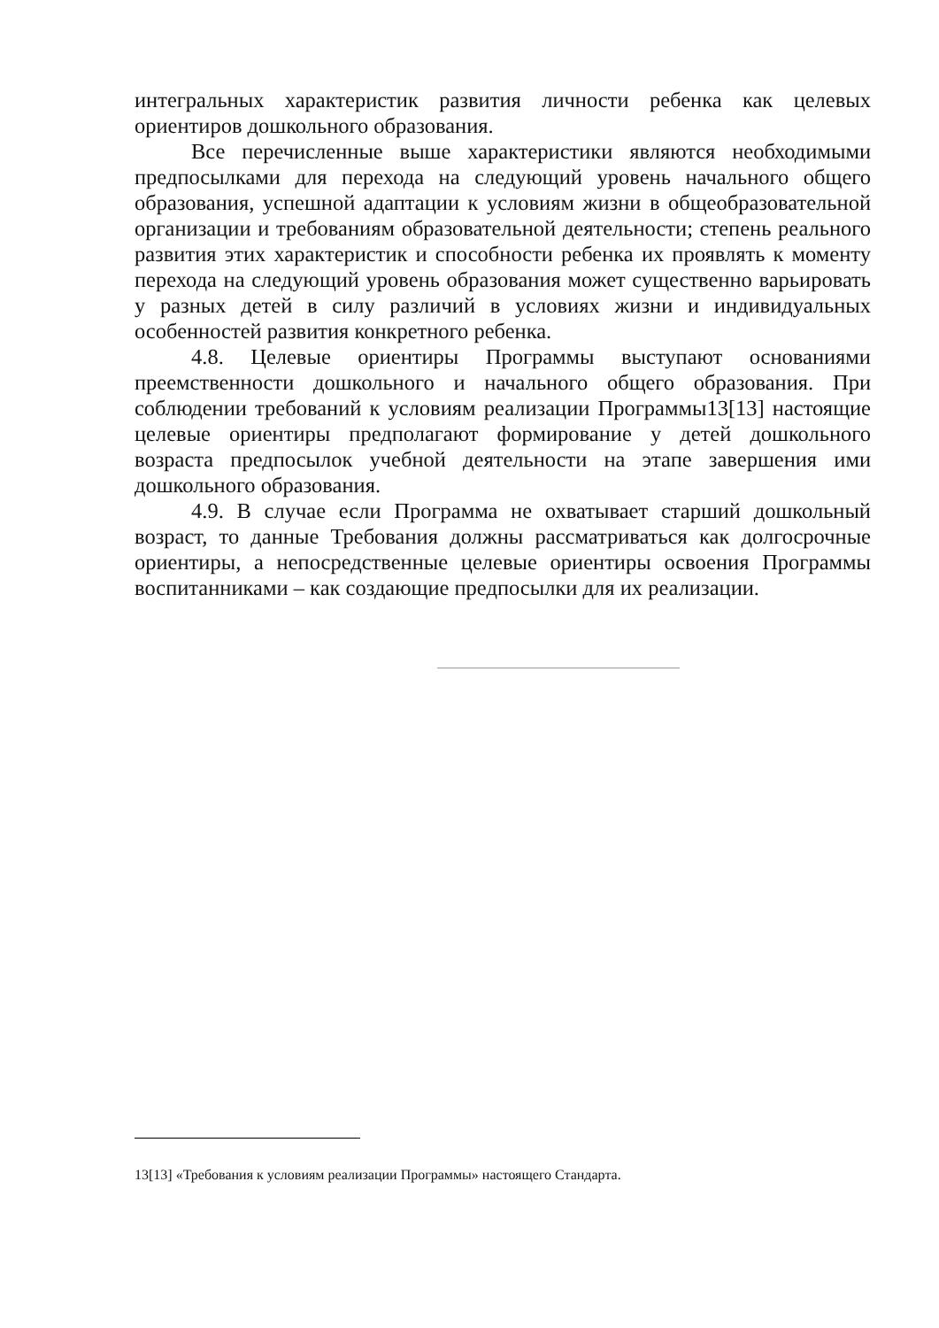интегральных характеристик развития личности ребенка как целевых ориентиров дошкольного образования.
Все перечисленные выше характеристики являются необходимыми предпосылками для перехода на следующий уровень начального общего образования, успешной адаптации к условиям жизни в общеобразовательной организации и требованиям образовательной деятельности; степень реального развития этих характеристик и способности ребенка их проявлять к моменту перехода на следующий уровень образования может существенно варьировать у разных детей в силу различий в условиях жизни и индивидуальных особенностей развития конкретного ребенка.
4.8. Целевые ориентиры Программы выступают основаниями преемственности дошкольного и начального общего образования. При соблюдении требований к условиям реализации Программы13[13] настоящие целевые ориентиры предполагают формирование у детей дошкольного возраста предпосылок учебной деятельности на этапе завершения ими дошкольного образования.
4.9. В случае если Программа не охватывает старший дошкольный возраст, то данные Требования должны рассматриваться как долгосрочные ориентиры, а непосредственные целевые ориентиры освоения Программы воспитанниками – как создающие предпосылки для их реализации.
13[13] «Требования к условиям реализации Программы» настоящего Стандарта.